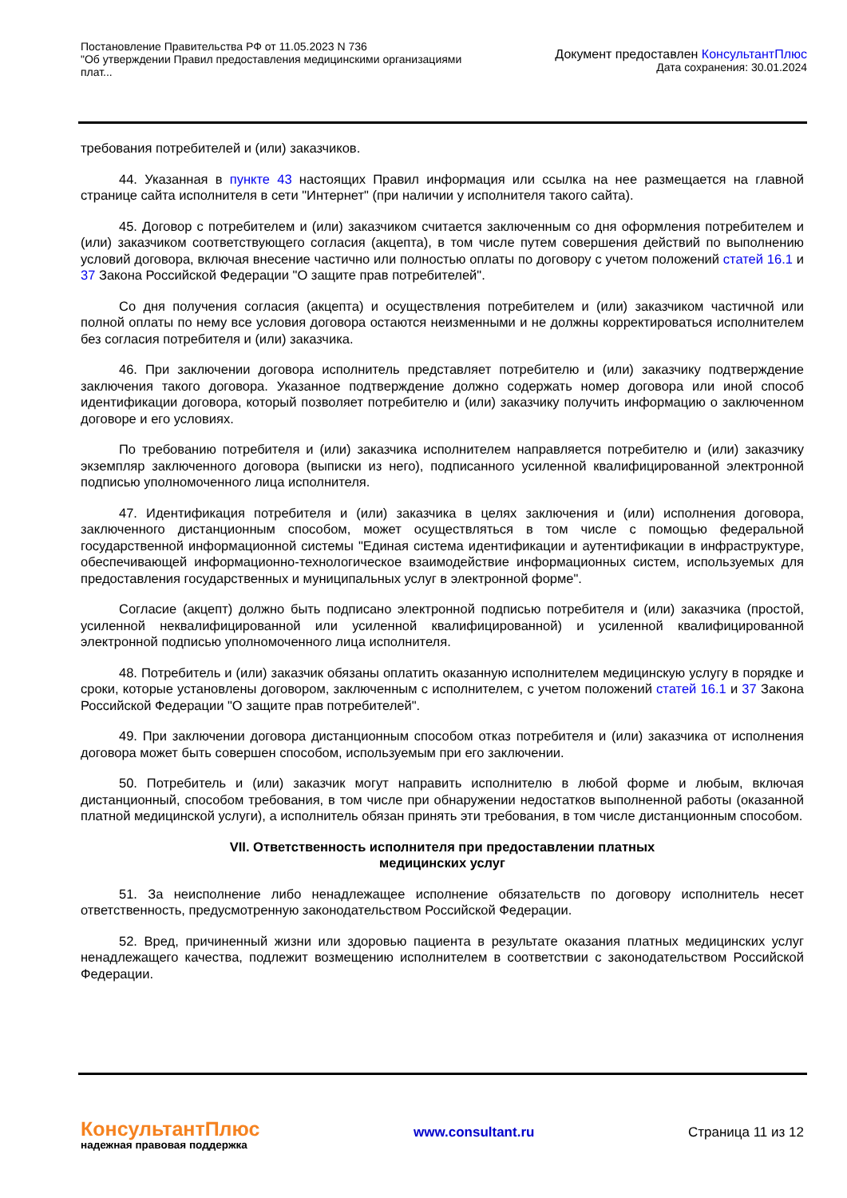Постановление Правительства РФ от 11.05.2023 N 736
"Об утверждении Правил предоставления медицинскими организациями плат...
Документ предоставлен КонсультантПлюс
Дата сохранения: 30.01.2024
требования потребителей и (или) заказчиков.
44. Указанная в пункте 43 настоящих Правил информация или ссылка на нее размещается на главной странице сайта исполнителя в сети "Интернет" (при наличии у исполнителя такого сайта).
45. Договор с потребителем и (или) заказчиком считается заключенным со дня оформления потребителем и (или) заказчиком соответствующего согласия (акцепта), в том числе путем совершения действий по выполнению условий договора, включая внесение частично или полностью оплаты по договору с учетом положений статей 16.1 и 37 Закона Российской Федерации "О защите прав потребителей".
Со дня получения согласия (акцепта) и осуществления потребителем и (или) заказчиком частичной или полной оплаты по нему все условия договора остаются неизменными и не должны корректироваться исполнителем без согласия потребителя и (или) заказчика.
46. При заключении договора исполнитель представляет потребителю и (или) заказчику подтверждение заключения такого договора. Указанное подтверждение должно содержать номер договора или иной способ идентификации договора, который позволяет потребителю и (или) заказчику получить информацию о заключенном договоре и его условиях.
По требованию потребителя и (или) заказчика исполнителем направляется потребителю и (или) заказчику экземпляр заключенного договора (выписки из него), подписанного усиленной квалифицированной электронной подписью уполномоченного лица исполнителя.
47. Идентификация потребителя и (или) заказчика в целях заключения и (или) исполнения договора, заключенного дистанционным способом, может осуществляться в том числе с помощью федеральной государственной информационной системы "Единая система идентификации и аутентификации в инфраструктуре, обеспечивающей информационно-технологическое взаимодействие информационных систем, используемых для предоставления государственных и муниципальных услуг в электронной форме".
Согласие (акцепт) должно быть подписано электронной подписью потребителя и (или) заказчика (простой, усиленной неквалифицированной или усиленной квалифицированной) и усиленной квалифицированной электронной подписью уполномоченного лица исполнителя.
48. Потребитель и (или) заказчик обязаны оплатить оказанную исполнителем медицинскую услугу в порядке и сроки, которые установлены договором, заключенным с исполнителем, с учетом положений статей 16.1 и 37 Закона Российской Федерации "О защите прав потребителей".
49. При заключении договора дистанционным способом отказ потребителя и (или) заказчика от исполнения договора может быть совершен способом, используемым при его заключении.
50. Потребитель и (или) заказчик могут направить исполнителю в любой форме и любым, включая дистанционный, способом требования, в том числе при обнаружении недостатков выполненной работы (оказанной платной медицинской услуги), а исполнитель обязан принять эти требования, в том числе дистанционным способом.
VII. Ответственность исполнителя при предоставлении платных
медицинских услуг
51. За неисполнение либо ненадлежащее исполнение обязательств по договору исполнитель несет ответственность, предусмотренную законодательством Российской Федерации.
52. Вред, причиненный жизни или здоровью пациента в результате оказания платных медицинских услуг ненадлежащего качества, подлежит возмещению исполнителем в соответствии с законодательством Российской Федерации.
КонсультантПлюс
надежная правовая поддержка
www.consultant.ru Страница 11 из 12